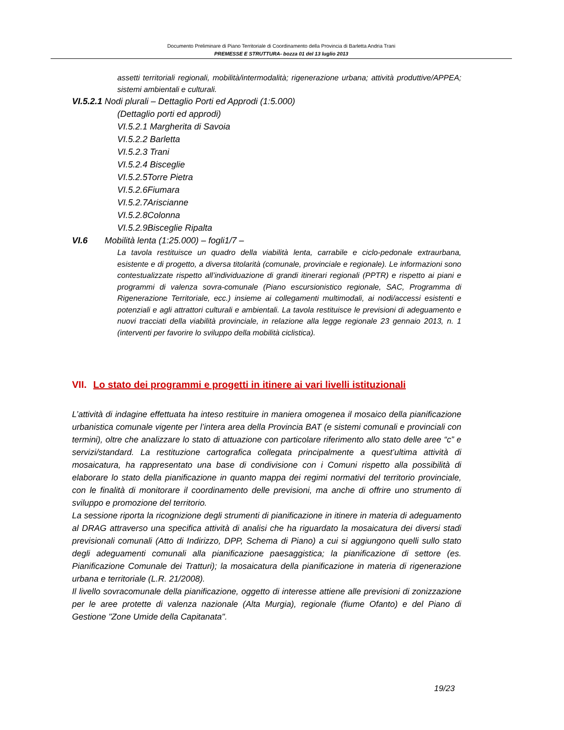Documento Preliminare di Piano Territoriale di Coordinamento della Provincia di Barletta Andria Trani
PREMESSE E STRUTTURA- bozza 01 del 13 luglio 2013
assetti territoriali regionali, mobilità/intermodalità; rigenerazione urbana; attività produttive/APPEA; sistemi ambientali e culturali.
VI.5.2.1 Nodi plurali – Dettaglio Porti ed Approdi (1:5.000)
(Dettaglio porti ed approdi)
VI.5.2.1 Margherita di Savoia
VI.5.2.2 Barletta
VI.5.2.3 Trani
VI.5.2.4 Bisceglie
VI.5.2.5Torre Pietra
VI.5.2.6Fiumara
VI.5.2.7Ariscianne
VI.5.2.8Colonna
VI.5.2.9Bisceglie Ripalta
VI.6 Mobilità lenta (1:25.000) – fogli1/7 –
La tavola restituisce un quadro della viabilità lenta, carrabile e ciclo-pedonale extraurbana, esistente e di progetto, a diversa titolarità (comunale, provinciale e regionale). Le informazioni sono contestualizzate rispetto all’individuazione di grandi itinerari regionali (PPTR) e rispetto ai piani e programmi di valenza sovra-comunale (Piano escursionistico regionale, SAC, Programma di Rigenerazione Territoriale, ecc.) insieme ai collegamenti multimodali, ai nodi/accessi esistenti e potenziali e agli attrattori culturali e ambientali. La tavola restituisce le previsioni di adeguamento e nuovi tracciati della viabilità provinciale, in relazione alla legge regionale 23 gennaio 2013, n. 1 (interventi per favorire lo sviluppo della mobilità ciclistica).
VII. Lo stato dei programmi e progetti in itinere ai vari livelli istituzionali
L’attività di indagine effettuata ha inteso restituire in maniera omogenea il mosaico della pianificazione urbanistica comunale vigente per l’intera area della Provincia BAT (e sistemi comunali e provinciali con termini), oltre che analizzare lo stato di attuazione con particolare riferimento allo stato delle aree “c” e servizi/standard. La restituzione cartografica collegata principalmente a quest’ultima attività di mosaicatura, ha rappresentato una base di condivisione con i Comuni rispetto alla possibilità di elaborare lo stato della pianificazione in quanto mappa dei regimi normativi del territorio provinciale, con le finalità di monitorare il coordinamento delle previsioni, ma anche di offrire uno strumento di sviluppo e promozione del territorio.
La sessione riporta la ricognizione degli strumenti di pianificazione in itinere in materia di adeguamento al DRAG attraverso una specifica attività di analisi che ha riguardato la mosaicatura dei diversi stadi previsionali comunali (Atto di Indirizzo, DPP, Schema di Piano) a cui si aggiungono quelli sullo stato degli adeguamenti comunali alla pianificazione paesaggistica; la pianificazione di settore (es. Pianificazione Comunale dei Tratturi); la mosaicatura della pianificazione in materia di rigenerazione urbana e territoriale (L.R. 21/2008).
Il livello sovracomunale della pianificazione, oggetto di interesse attiene alle previsioni di zonizzazione per le aree protette di valenza nazionale (Alta Murgia), regionale (fiume Ofanto) e del Piano di Gestione "Zone Umide della Capitanata".
19/23